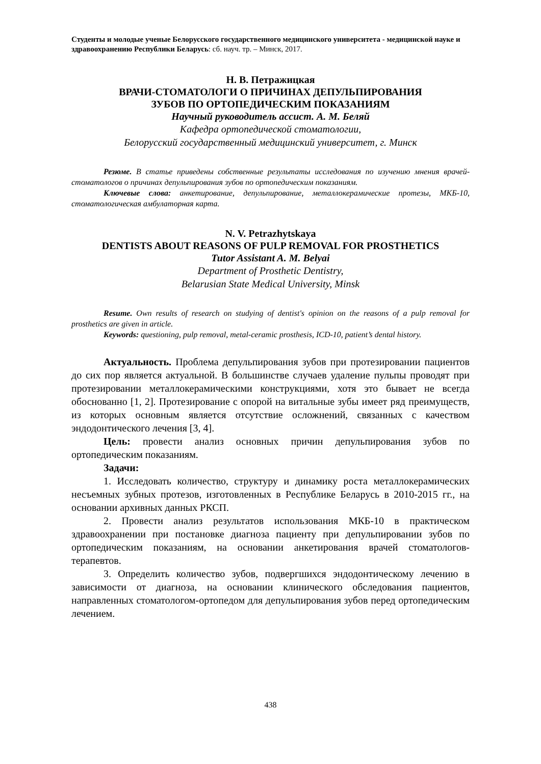Студенты и молодые ученые Белорусского государственного медицинского университета - медицинской науке и здравоохранению Республики Беларусь: сб. науч. тр. – Минск, 2017.
Н. В. Петражицкая
ВРАЧИ-СТОМАТОЛОГИ О ПРИЧИНАХ ДЕПУЛЬПИРОВАНИЯ
ЗУБОВ ПО ОРТОПЕДИЧЕСКИМ ПОКАЗАНИЯМ
Научный руководитель ассист. А. М. Беляй
Кафедра ортопедической стоматологии,
Белорусский государственный медицинский университет, г. Минск
Резюме. В статье приведены собственные результаты исследования по изучению мнения врачей-стоматологов о причинах депульпирования зубов по ортопедическим показаниям.
Ключевые слова: анкетирование, депульпирование, металлокерамические протезы, МКБ-10, стоматологическая амбулаторная карта.
N. V. Petrazhytskaya
DENTISTS ABOUT REASONS OF PULP REMOVAL FOR PROSTHETICS
Tutor Assistant A. M. Belyai
Department of Prosthetic Dentistry,
Belarusian State Medical University, Minsk
Resume. Own results of research on studying of dentist's opinion on the reasons of a pulp removal for prosthetics are given in article.
Keywords: questioning, pulp removal, metal-ceramic prosthesis, ICD-10, patient’s dental history.
Актуальность. Проблема депульпирования зубов при протезировании пациентов до сих пор является актуальной. В большинстве случаев удаление пульпы проводят при протезировании металлокерамическими конструкциями, хотя это бывает не всегда обоснованно [1, 2]. Протезирование с опорой на витальные зубы имеет ряд преимуществ, из которых основным является отсутствие осложнений, связанных с качеством эндодонтического лечения [3, 4].
Цель: провести анализ основных причин депульпирования зубов по ортопедическим показаниям.
Задачи:
1. Исследовать количество, структуру и динамику роста металлокерамических несъемных зубных протезов, изготовленных в Республике Беларусь в 2010-2015 гг., на основании архивных данных РКСП.
2. Провести анализ результатов использования МКБ-10 в практическом здравоохранении при постановке диагноза пациенту при депульпировании зубов по ортопедическим показаниям, на основании анкетирования врачей стоматологов-терапевтов.
3. Определить количество зубов, подвергшихся эндодонтическому лечению в зависимости от диагноза, на основании клинического обследования пациентов, направленных стоматологом-ортопедом для депульпирования зубов перед ортопедическим лечением.
438